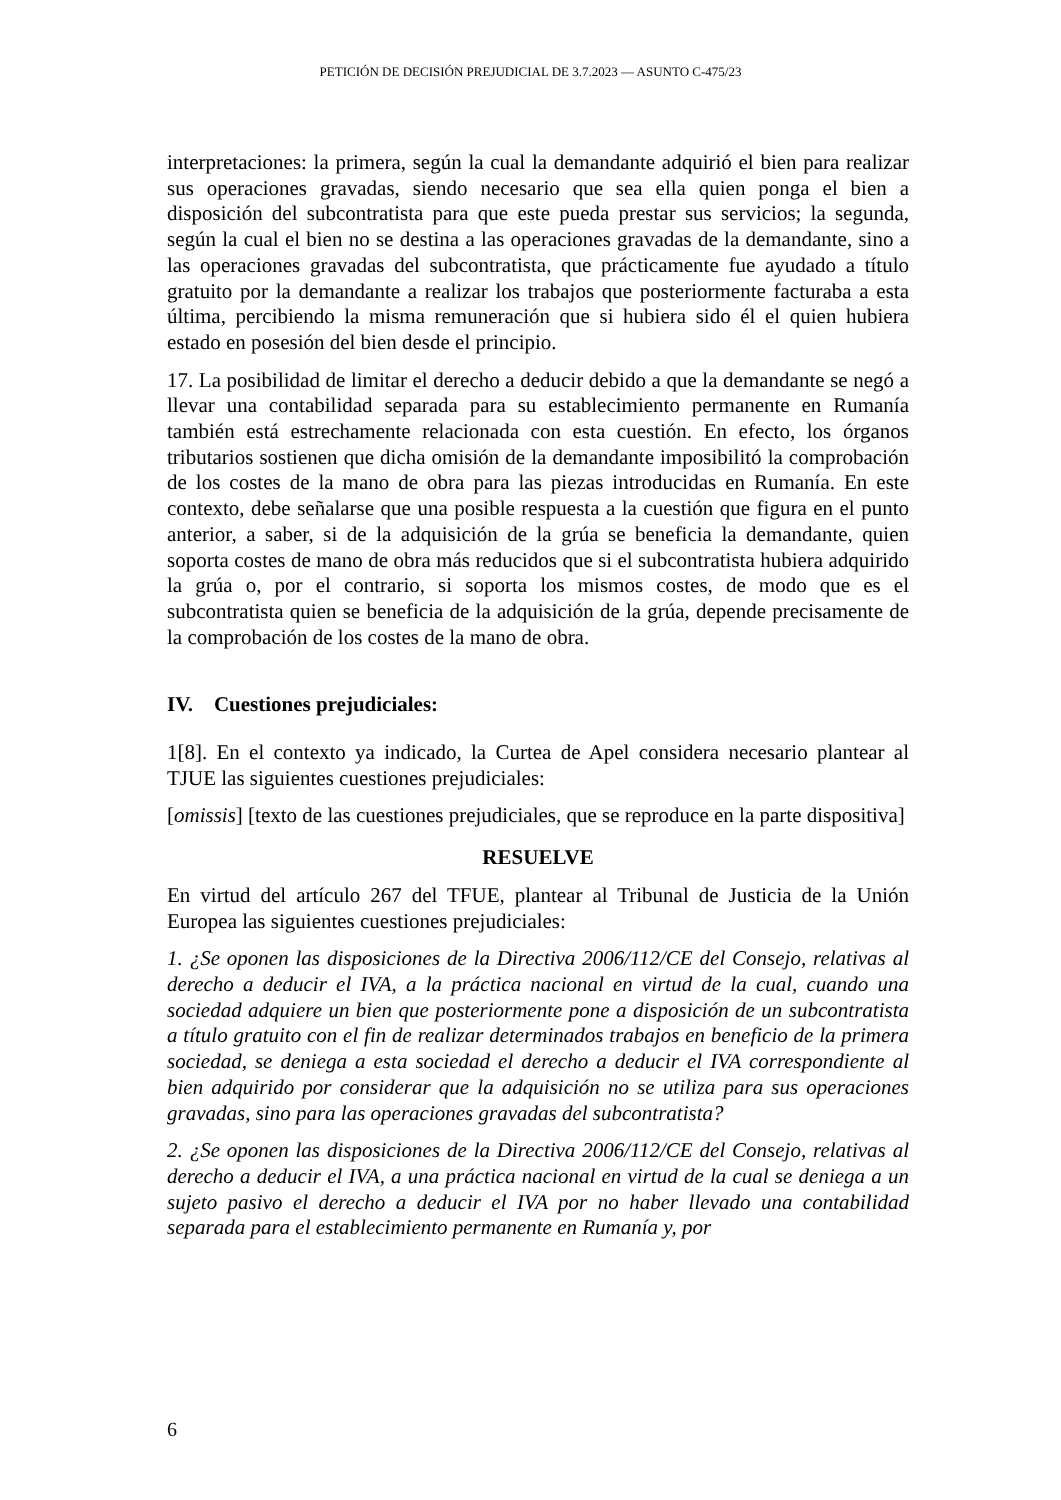PETICIÓN DE DECISIÓN PREJUDICIAL DE 3.7.2023 — ASUNTO C-475/23
interpretaciones: la primera, según la cual la demandante adquirió el bien para realizar sus operaciones gravadas, siendo necesario que sea ella quien ponga el bien a disposición del subcontratista para que este pueda prestar sus servicios; la segunda, según la cual el bien no se destina a las operaciones gravadas de la demandante, sino a las operaciones gravadas del subcontratista, que prácticamente fue ayudado a título gratuito por la demandante a realizar los trabajos que posteriormente facturaba a esta última, percibiendo la misma remuneración que si hubiera sido él el quien hubiera estado en posesión del bien desde el principio.
17. La posibilidad de limitar el derecho a deducir debido a que la demandante se negó a llevar una contabilidad separada para su establecimiento permanente en Rumanía también está estrechamente relacionada con esta cuestión. En efecto, los órganos tributarios sostienen que dicha omisión de la demandante imposibilitó la comprobación de los costes de la mano de obra para las piezas introducidas en Rumanía. En este contexto, debe señalarse que una posible respuesta a la cuestión que figura en el punto anterior, a saber, si de la adquisición de la grúa se beneficia la demandante, quien soporta costes de mano de obra más reducidos que si el subcontratista hubiera adquirido la grúa o, por el contrario, si soporta los mismos costes, de modo que es el subcontratista quien se beneficia de la adquisición de la grúa, depende precisamente de la comprobación de los costes de la mano de obra.
IV. Cuestiones prejudiciales:
1[8]. En el contexto ya indicado, la Curtea de Apel considera necesario plantear al TJUE las siguientes cuestiones prejudiciales:
[omissis] [texto de las cuestiones prejudiciales, que se reproduce en la parte dispositiva]
RESUELVE
En virtud del artículo 267 del TFUE, plantear al Tribunal de Justicia de la Unión Europea las siguientes cuestiones prejudiciales:
1. ¿Se oponen las disposiciones de la Directiva 2006/112/CE del Consejo, relativas al derecho a deducir el IVA, a la práctica nacional en virtud de la cual, cuando una sociedad adquiere un bien que posteriormente pone a disposición de un subcontratista a título gratuito con el fin de realizar determinados trabajos en beneficio de la primera sociedad, se deniega a esta sociedad el derecho a deducir el IVA correspondiente al bien adquirido por considerar que la adquisición no se utiliza para sus operaciones gravadas, sino para las operaciones gravadas del subcontratista?
2. ¿Se oponen las disposiciones de la Directiva 2006/112/CE del Consejo, relativas al derecho a deducir el IVA, a una práctica nacional en virtud de la cual se deniega a un sujeto pasivo el derecho a deducir el IVA por no haber llevado una contabilidad separada para el establecimiento permanente en Rumanía y, por
6